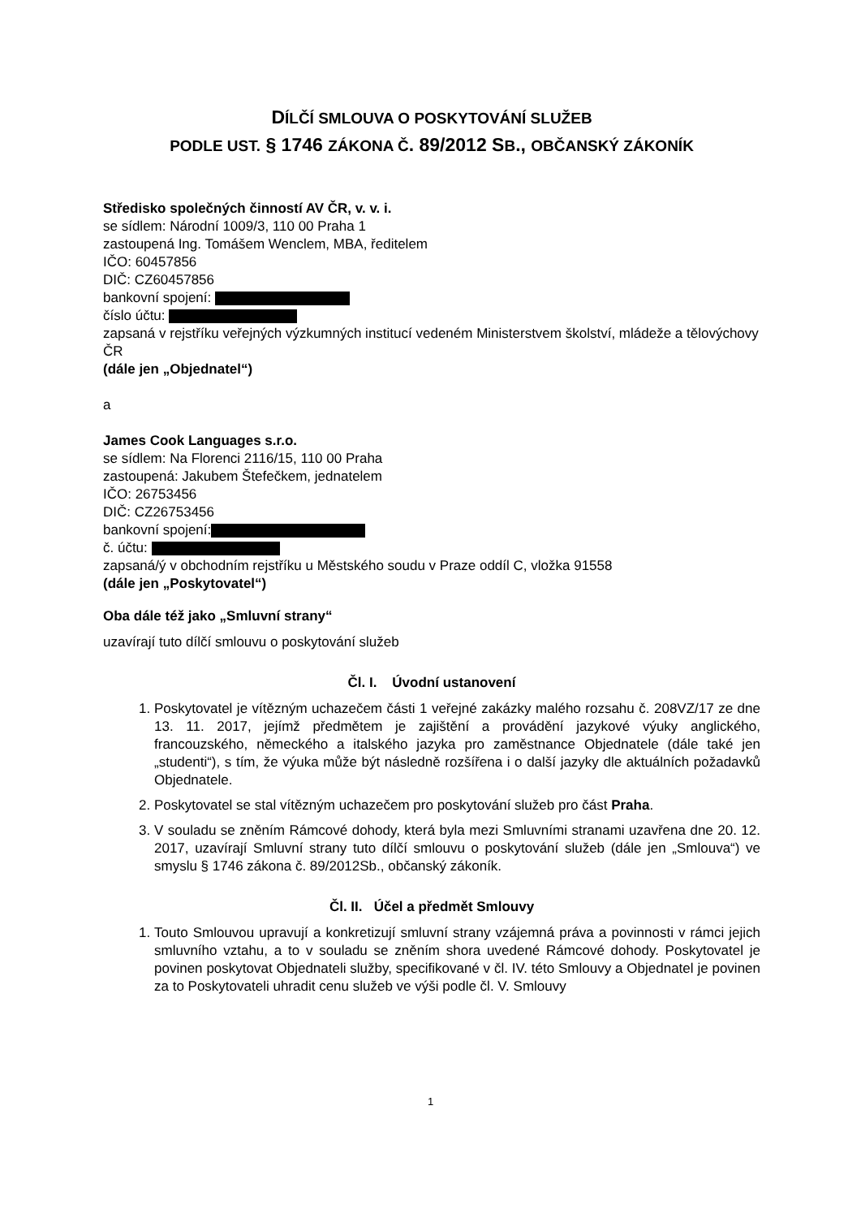DÍLČÍ SMLOUVA O POSKYTOVÁNÍ SLUŽEB
PODLE UST. § 1746 ZÁKONA Č. 89/2012 SB., OBČANSKÝ ZÁKONÍK
Středisko společných činností AV ČR, v. v. i.
se sídlem: Národní 1009/3, 110 00 Praha 1
zastoupená Ing. Tomášem Wenclem, MBA, ředitelem
IČO: 60457856
DIČ: CZ60457856
bankovní spojení:
číslo účtu:
zapsaná v rejstříku veřejných výzkumných institucí vedeném Ministerstvem školství, mládeže a tělovýchovy ČR
(dále jen „Objednatel“)
a
James Cook Languages s.r.o.
se sídlem: Na Florenci 2116/15, 110 00 Praha
zastoupená: Jakubem Štefečkem, jednatelem
IČO: 26753456
DIČ: CZ26753456
bankovní spojení:
č. účtu:
zapsaná/ý v obchodním rejstříku u Městského soudu v Praze oddíl C, vložka 91558
(dále jen „Poskytovatel“)
Oba dále též jako „Smluvní strany“
uzavírají tuto dílčí smlouvu o poskytování služeb
Čl. I. Úvodní ustanovení
1. Poskytovatel je vítězným uchazečem části 1 veřejné zakázky malého rozsahu č. 208VZ/17 ze dne 13. 11. 2017, jejímž předmětem je zajištění a provádění jazykové výuky anglického, francouzského, německého a italského jazyka pro zaměstnance Objednatele (dále také jen „studenti“), s tím, že výuka může být následně rozšířena i o další jazyky dle aktuálních požadavků Objednatele.
2. Poskytovatel se stal vítězným uchazečem pro poskytování služeb pro část Praha.
3. V souladu se zněním Rámcové dohody, která byla mezi Smluvními stranami uzavřena dne 20. 12. 2017, uzavírají Smluvní strany tuto dílčí smlouvu o poskytování služeb (dále jen „Smlouva“) ve smyslu § 1746 zákona č. 89/2012Sb., občanský zákoník.
Čl. II. Účel a předmět Smlouvy
1. Touto Smlouvou upravují a konkretizují smluvní strany vzájemná práva a povinnosti v rámci jejich smluvního vztahu, a to v souladu se zněním shora uvedené Rámcové dohody. Poskytovatel je povinen poskytovat Objednateli služby, specifikované v čl. IV. této Smlouvy a Objednatel je povinen za to Poskytovateli uhradit cenu služeb ve výši podle čl. V. Smlouvy
1